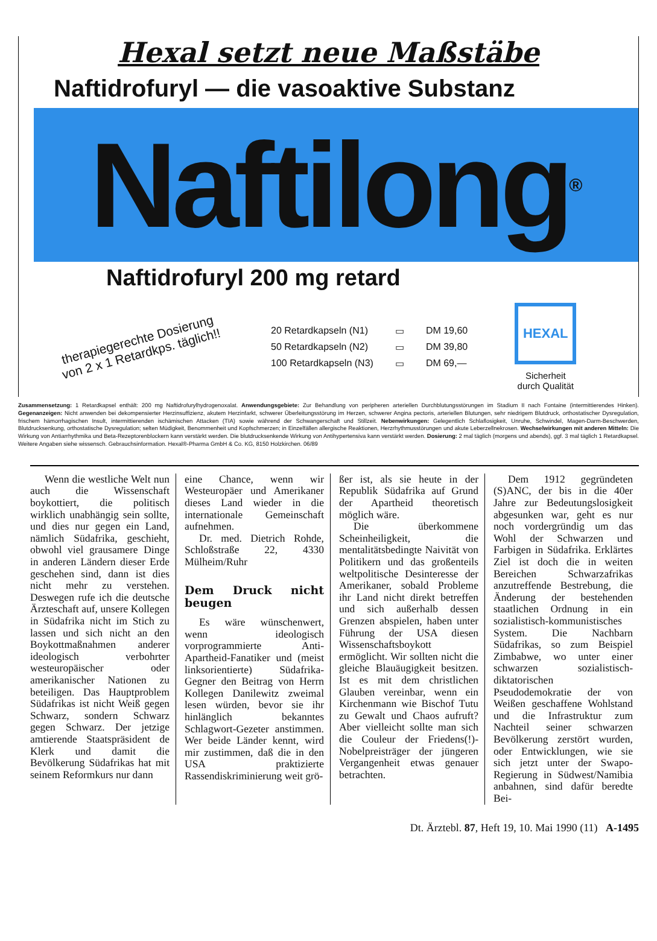Hexal setzt neue Maßstäbe
Naftidrofuryl — die vasoaktive Substanz
Naftilong<sup>®</sup>
Naftidrofuryl 200 mg retard
therapiegerechte Dosierung
von 2 x 1 Retardkps. täglich!!
| 20 Retardkapseln (N1) | ▭ | DM 19,60 |
| 50 Retardkapseln (N2) | ▭ | DM 39,80 |
| 100 Retardkapseln (N3) | ▭ | DM 69,— |
HEXAL
Sicherheit
durch Qualität
Zusammensetzung: 1 Retardkapsel enthält: 200 mg Naftidrofurylhydrogenoxalat. Anwendungsgebiete: Zur Behandlung von peripheren arteriellen Durchblutungsstörungen im Stadium II nach Fontaine (intermittierendes Hinken). Gegenanzeigen: Nicht anwenden bei dekompensierter Herzinsuffizienz, akutem Herzinfarkt, schwerer Überleitungsstörung im Herzen, schwerer Angina pectoris, arteriellen Blutungen, sehr niedrigem Blutdruck, orthostatischer Dysregulation, frischem hämorrhagischen Insult, intermittierenden ischämischen Attacken (TIA) sowie während der Schwangerschaft und Stillzeit. Nebenwirkungen: Gelegentlich Schlaflosigkeit, Unruhe, Schwindel, Magen-Darm-Beschwerden, Blutdrucksenkung, orthostatische Dysregulation; selten Müdigkeit, Benommenheit und Kopfschmerzen; in Einzelfällen allergische Reaktionen, Herzrhythmusstörungen und akute Leberzellnekrosen. Wechselwirkungen mit anderen Mitteln: Die Wirkung von Antiarrhythmika und Beta-Rezeptorenblockern kann verstärkt werden. Die blutdrucksenkende Wirkung von Antihypertensiva kann verstärkt werden. Dosierung: 2 mal täglich (morgens und abends), ggf. 3 mal täglich 1 Retardkapsel. Weitere Angaben siehe wissensch. Gebrauchsinformation. Hexal®-Pharma GmbH & Co. KG, 8150 Holzkirchen. 06/89
Wenn die westliche Welt nun auch die Wissenschaft boykottiert, die politisch wirklich unabhängig sein sollte, und dies nur gegen ein Land, nämlich Südafrika, geschieht, obwohl viel grausamere Dinge in anderen Ländern dieser Erde geschehen sind, dann ist dies nicht mehr zu verstehen. Deswegen rufe ich die deutsche Ärzteschaft auf, unsere Kollegen in Südafrika nicht im Stich zu lassen und sich nicht an den Boykottmaßnahmen anderer ideologisch verbohrter westeuropäischer oder amerikanischer Nationen zu beteiligen. Das Hauptproblem Südafrikas ist nicht Weiß gegen Schwarz, sondern Schwarz gegen Schwarz. Der jetzige amtierende Staatspräsident de Klerk und damit die Bevölkerung Südafrikas hat mit seinem Reformkurs nur dann
eine Chance, wenn wir Westeuropäer und Amerikaner dieses Land wieder in die internationale Gemeinschaft aufnehmen.
Dr. med. Dietrich Rohde, Schloßstraße 22, 4330 Mülheim/Ruhr
Dem Druck nicht beugen
Es wäre wünschenwert, wenn ideologisch vorprogrammierte Anti-Apartheid-Fanatiker und (meist linksorientierte) Südafrika-Gegner den Beitrag von Herrn Kollegen Danilewitz zweimal lesen würden, bevor sie ihr hinlänglich bekanntes Schlagwort-Gezeter anstimmen. Wer beide Länder kennt, wird mir zustimmen, daß die in den USA praktizierte Rassendiskriminierung weit grö-
ßer ist, als sie heute in der Republik Südafrika auf Grund der Apartheid theoretisch möglich wäre.
Die überkommene Scheinheiligkeit, die mentalitätsbedingte Naivität von Politikern und das großenteils weltpolitische Desinteresse der Amerikaner, sobald Probleme ihr Land nicht direkt betreffen und sich außerhalb dessen Grenzen abspielen, haben unter Führung der USA diesen Wissenschaftsboykott ermöglicht. Wir sollten nicht die gleiche Blauäugigkeit besitzen. Ist es mit dem christlichen Glauben vereinbar, wenn ein Kirchenmann wie Bischof Tutu zu Gewalt und Chaos aufruft? Aber vielleicht sollte man sich die Couleur der Friedens(!)-Nobelpreisträger der jüngeren Vergangenheit etwas genauer betrachten.
Dem 1912 gegründeten (S)ANC, der bis in die 40er Jahre zur Bedeutungslosigkeit abgesunken war, geht es nur noch vordergründig um das Wohl der Schwarzen und Farbigen in Südafrika. Erklärtes Ziel ist doch die in weiten Bereichen Schwarzafrikas anzutreffende Bestrebung, die Änderung der bestehenden staatlichen Ordnung in ein sozialistisch-kommunistisches System. Die Nachbarn Südafrikas, so zum Beispiel Zimbabwe, wo unter einer schwarzen sozialistisch-diktatorischen Pseudodemokratie der von Weißen geschaffene Wohlstand und die Infrastruktur zum Nachteil seiner schwarzen Bevölkerung zerstört wurden, oder Entwicklungen, wie sie sich jetzt unter der Swapo-Regierung in Südwest/Namibia anbahnen, sind dafür beredte Bei-
Dt. Ärztebl. 87, Heft 19, 10. Mai 1990 (11) A-1495